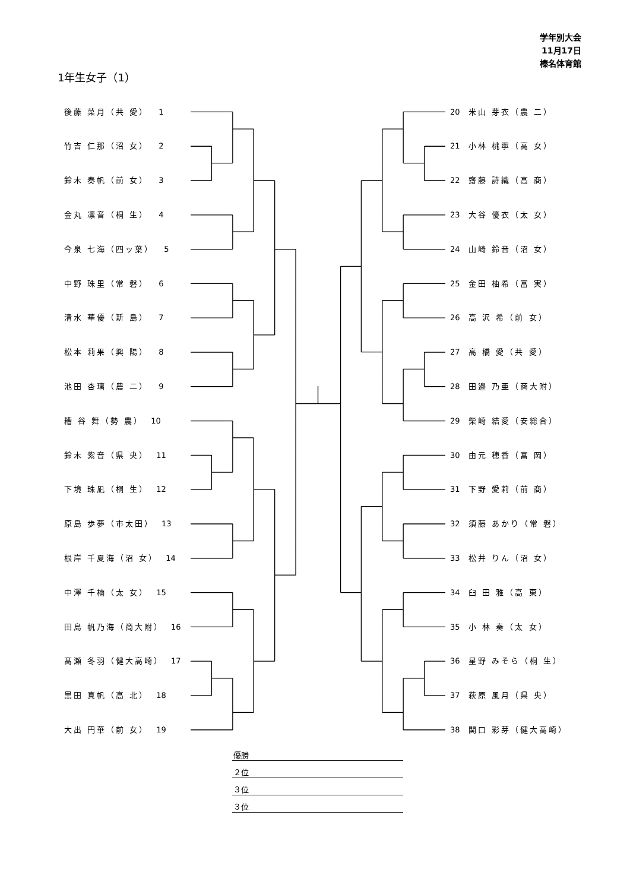学年別大会
11月17日
榛名体育館
1年生女子（1）
後藤 菜月（共 愛） 1
竹吉 仁那（沼 女） 2
鈴木 奏帆（前 女） 3
金丸 凛音（桐 生） 4
今泉 七海（四ッ葉） 5
中野 珠里（常 磐） 6
清水 華優（新 島） 7
松本 莉果（興 陽） 8
池田 杏璃（農 二） 9
糟 谷 舞（勢 農） 10
鈴木 紫音（県 央） 11
下境 珠凪（桐 生） 12
原島 歩夢（市太田） 13
根岸 千夏海（沼 女） 14
中澤 千楠（太 女） 15
田島 帆乃海（商大附） 16
髙瀬 冬羽（健大高崎） 17
黒田 真帆（高 北） 18
大出 円華（前 女） 19
20 米山 芽衣（農 二）
21 小林 桃寧（高 女）
22 齋藤 詩織（高 商）
23 大谷 優衣（太 女）
24 山崎 鈴音（沼 女）
25 金田 柚希（富 実）
26 高 沢 希（前 女）
27 高 橋 愛（共 愛）
28 田邊 乃亜（商大附）
29 柴崎 結愛（安総合）
30 由元 穂香（富 岡）
31 下野 愛莉（前 商）
32 須藤 あかり（常 磐）
33 松井 りん（沼 女）
34 臼 田 雅（高 東）
35 小 林 奏（太 女）
36 星野 みそら（桐 生）
37 萩原 風月（県 央）
38 関口 彩芽（健大高崎）
| 優勝 |
| ２位 |
| ３位 |
| ３位 |